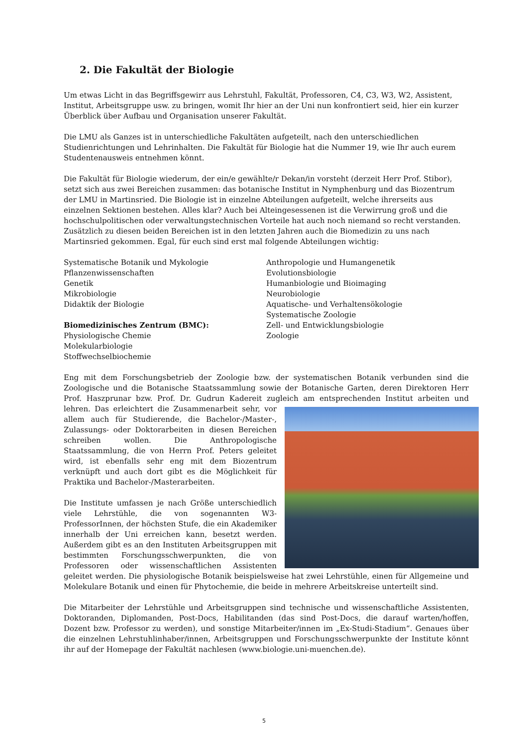2. Die Fakultät der Biologie
Um etwas Licht in das Begriffsgewirr aus Lehrstuhl, Fakultät, Professoren, C4, C3, W3, W2, Assistent, Institut, Arbeitsgruppe usw. zu bringen, womit Ihr hier an der Uni nun konfrontiert seid, hier ein kurzer Überblick über Aufbau und Organisation unserer Fakultät.
Die LMU als Ganzes ist in unterschiedliche Fakultäten aufgeteilt, nach den unterschiedlichen Studienrichtungen und Lehrinhalten. Die Fakultät für Biologie hat die Nummer 19, wie Ihr auch eurem Studentenausweis entnehmen könnt.
Die Fakultät für Biologie wiederum, der ein/e gewählte/r Dekan/in vorsteht (derzeit Herr Prof. Stibor), setzt sich aus zwei Bereichen zusammen: das botanische Institut in Nymphenburg und das Biozentrum der LMU in Martinsried. Die Biologie ist in einzelne Abteilungen aufgeteilt, welche ihrerseits aus einzelnen Sektionen bestehen. Alles klar? Auch bei Alteingesessenen ist die Verwirrung groß und die hochschulpolitischen oder verwaltungstechnischen Vorteile hat auch noch niemand so recht verstanden. Zusätzlich zu diesen beiden Bereichen ist in den letzten Jahren auch die Biomedizin zu uns nach Martinsried gekommen. Egal, für euch sind erst mal folgende Abteilungen wichtig:
Systematische Botanik und Mykologie
Pflanzenwissenschaften
Genetik
Mikrobiologie
Didaktik der Biologie
Biomedizinisches Zentrum (BMC):
Physiologische Chemie
Molekularbiologie
Stoffwechselbiochemie
Anthropologie und Humangenetik
Evolutionsbiologie
Humanbiologie und Bioimaging
Neurobiologie
Aquatische- und Verhaltensökologie
Systematische Zoologie
Zell- und Entwicklungsbiologie
Zoologie
Eng mit dem Forschungsbetrieb der Zoologie bzw. der systematischen Botanik verbunden sind die Zoologische und die Botanische Staatssammlung sowie der Botanische Garten, deren Direktoren Herr Prof. Haszprunar bzw. Prof. Dr. Gudrun Kadereit zugleich am entsprechenden Institut arbeiten und lehren. Das erleichtert die Zusammenarbeit sehr, vor allem auch für Studierende, die Bachelor-/Master-, Zulassungs- oder Doktorarbeiten in diesen Bereichen schreiben wollen. Die Anthropologische Staatssammlung, die von Herrn Prof. Peters geleitet wird, ist ebenfalls sehr eng mit dem Biozentrum verknüpft und auch dort gibt es die Möglichkeit für Praktika und Bachelor-/Masterarbeiten.
Die Institute umfassen je nach Größe unterschiedlich viele Lehrstühle, die von sogenannten W3-ProfessorInnen, der höchsten Stufe, die ein Akademiker innerhalb der Uni erreichen kann, besetzt werden. Außerdem gibt es an den Instituten Arbeitsgruppen mit bestimmten Forschungsschwerpunkten, die von Professoren oder wissenschaftlichen Assistenten geleitet werden. Die physiologische Botanik beispielsweise hat zwei Lehrstühle, einen für Allgemeine und Molekulare Botanik und einen für Phytochemie, die beide in mehrere Arbeitskreise unterteilt sind.
Die Mitarbeiter der Lehrstühle und Arbeitsgruppen sind technische und wissenschaftliche Assistenten, Doktoranden, Diplomanden, Post-Docs, Habilitanden (das sind Post-Docs, die darauf warten/hoffen, Dozent bzw. Professor zu werden), und sonstige Mitarbeiter/innen im „Ex-Studi-Stadium“. Genaues über die einzelnen Lehrstuhlinhaber/innen, Arbeitsgruppen und Forschungsschwerpunkte der Institute könnt ihr auf der Homepage der Fakultät nachlesen (www.biologie.uni-muenchen.de).
5